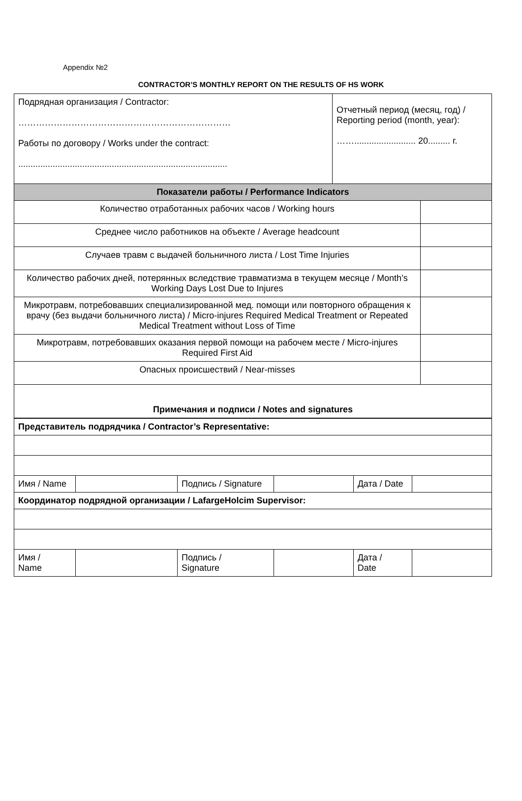Appendix №2
CONTRACTOR’S MONTHLY REPORT ON THE RESULTS OF HS WORK
| Подрядная организация / Contractor: ……………………………………………………………… Работы по договору / Works under the contract: ..................................................................................... | Отчетный период (месяц, год) / Reporting period (month, year): ……......................... 20......... г. | |
| Показатели работы / Performance Indicators | | |
| Количество отработанных рабочих часов / Working hours | | |
| Среднее число работников на объекте / Average headcount | | |
| Случаев травм с выдачей больничного листа / Lost Time Injuries | | |
| Количество рабочих дней, потерянных вследствие травматизма в текущем месяце / Month’s Working Days Lost Due to Injures | | |
| Микротравм, потребовавших специализированной мед. помощи или повторного обращения к врачу (без выдачи больничного листа) / Micro-injures Required Medical Treatment or Repeated Medical Treatment without Loss of Time | | |
| Микротравм, потребовавших оказания первой помощи на рабочем месте / Micro-injures Required First Aid | | |
| Опасных происшествий / Near-misses | | |
| Примечания и подписи / Notes and signatures | | |
| Представитель подрядчика / Contractor’s Representative: | | | | | |
| Имя / Name | | Подпись / Signature | | Дата / Date | |
| Координатор подрядной организации / LafargeHolcim Supervisor: | | | | | |
| Имя / Name | | Подпись / Signature | | Дата / Date | |